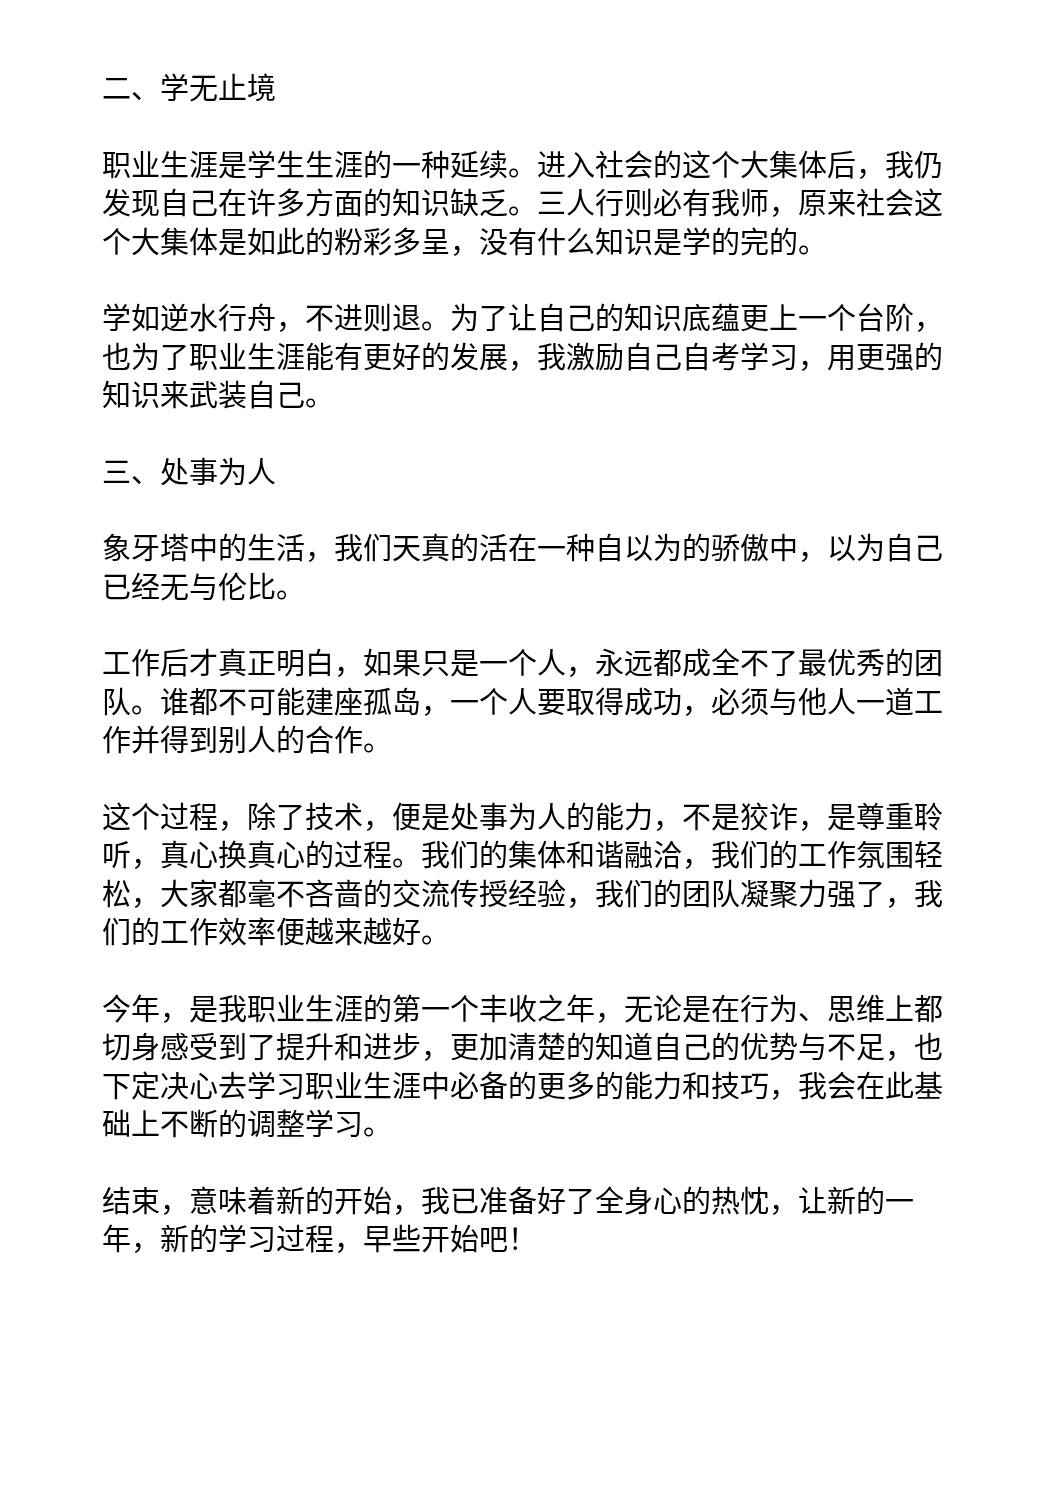二、学无止境
职业生涯是学生生涯的一种延续。进入社会的这个大集体后，我仍发现自己在许多方面的知识缺乏。三人行则必有我师，原来社会这个大集体是如此的粉彩多呈，没有什么知识是学的完的。
学如逆水行舟，不进则退。为了让自己的知识底蕴更上一个台阶，也为了职业生涯能有更好的发展，我激励自己自考学习，用更强的知识来武装自己。
三、处事为人
象牙塔中的生活，我们天真的活在一种自以为的骄傲中，以为自己已经无与伦比。
工作后才真正明白，如果只是一个人，永远都成全不了最优秀的团队。谁都不可能建座孤岛，一个人要取得成功，必须与他人一道工作并得到别人的合作。
这个过程，除了技术，便是处事为人的能力，不是狡诈，是尊重聆听，真心换真心的过程。我们的集体和谐融洽，我们的工作氛围轻松，大家都毫不吝啬的交流传授经验，我们的团队凝聚力强了，我们的工作效率便越来越好。
今年，是我职业生涯的第一个丰收之年，无论是在行为、思维上都切身感受到了提升和进步，更加清楚的知道自己的优势与不足，也下定决心去学习职业生涯中必备的更多的能力和技巧，我会在此基础上不断的调整学习。
结束，意味着新的开始，我已准备好了全身心的热忱，让新的一年，新的学习过程，早些开始吧！